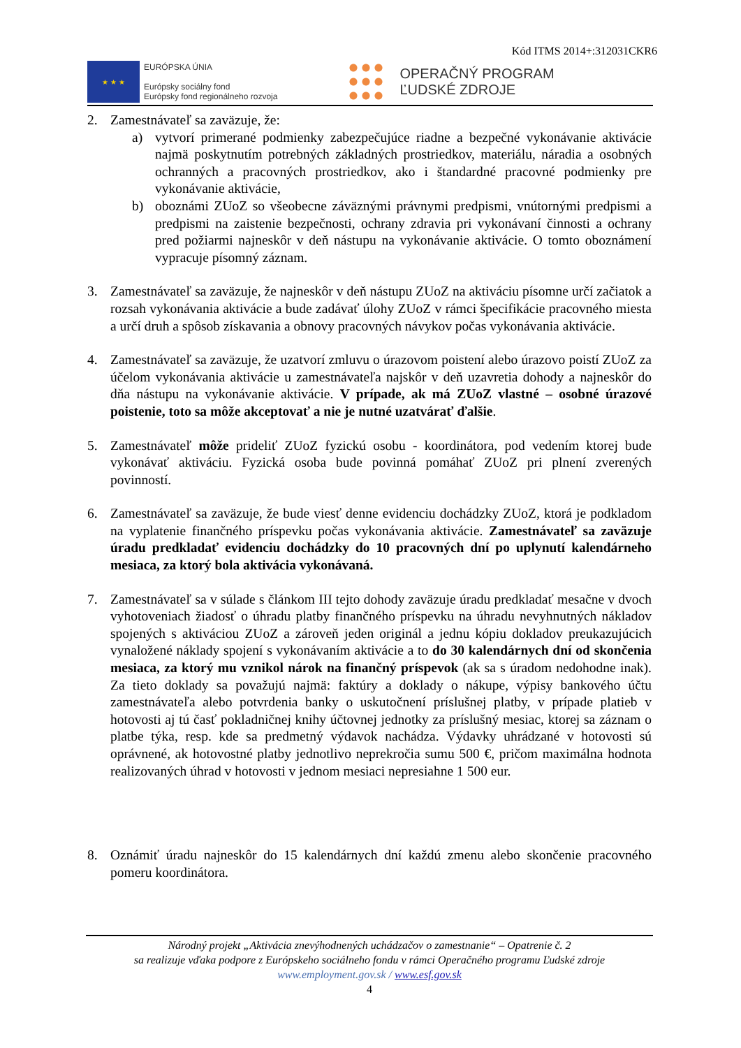Kód ITMS 2014+:312031CKR6
★ ★ ★
EURÓPSKA ÚNIA
Európsky sociálny fond
Európsky fond regionálneho rozvoja
OPERAČNÝ PROGRAM
ĽUDSKÉ ZDROJE
2. Zamestnávateľ sa zaväzuje, že:
a) vytvorí primerané podmienky zabezpečujúce riadne a bezpečné vykonávanie aktivácie najmä poskytnutím potrebných základných prostriedkov, materiálu, náradia a osobných ochranných a pracovných prostriedkov, ako i štandardné pracovné podmienky pre vykonávanie aktivácie,
b) oboznámi ZUoZ so všeobecne záväznými právnymi predpismi, vnútornými predpismi a predpismi na zaistenie bezpečnosti, ochrany zdravia pri vykonávaní činnosti a ochrany pred požiarmi najneskôr v deň nástupu na vykonávanie aktivácie. O tomto oboznámení vypracuje písomný záznam.
3. Zamestnávateľ sa zaväzuje, že najneskôr v deň nástupu ZUoZ na aktiváciu písomne určí začiatok a rozsah vykonávania aktivácie a bude zadávať úlohy ZUoZ v rámci špecifikácie pracovného miesta a určí druh a spôsob získavania a obnovy pracovných návykov počas vykonávania aktivácie.
4. Zamestnávateľ sa zaväzuje, že uzatvorí zmluvu o úrazovom poistení alebo úrazovo poistí ZUoZ za účelom vykonávania aktivácie u zamestnávateľa najskôr v deň uzavretia dohody a najneskôr do dňa nástupu na vykonávanie aktivácie. V prípade, ak má ZUoZ vlastné – osobné úrazové poistenie, toto sa môže akceptovať a nie je nutné uzatvárať ďalšie.
5. Zamestnávateľ môže prideliť ZUoZ fyzickú osobu - koordinátora, pod vedením ktorej bude vykonávať aktiváciu. Fyzická osoba bude povinná pomáhať ZUoZ pri plnení zverených povinností.
6. Zamestnávateľ sa zaväzuje, že bude viesť denne evidenciu dochádzky ZUoZ, ktorá je podkladom na vyplatenie finančného príspevku počas vykonávania aktivácie. Zamestnávateľ sa zaväzuje úradu predkladať evidenciu dochádzky do 10 pracovných dní po uplynutí kalendárneho mesiaca, za ktorý bola aktivácia vykonávaná.
7. Zamestnávateľ sa v súlade s článkom III tejto dohody zaväzuje úradu predkladať mesačne v dvoch vyhotoveniach žiadosť o úhradu platby finančného príspevku na úhradu nevyhnutných nákladov spojených s aktiváciou ZUoZ a zároveň jeden originál a jednu kópiu dokladov preukazujúcich vynaložené náklady spojení s vykonávaním aktivácie a to do 30 kalendárnych dní od skončenia mesiaca, za ktorý mu vznikol nárok na finančný príspevok (ak sa s úradom nedohodne inak). Za tieto doklady sa považujú najmä: faktúry a doklady o nákupe, výpisy bankového účtu zamestnávateľa alebo potvrdenia banky o uskutočnení príslušnej platby, v prípade platieb v hotovosti aj tú časť pokladničnej knihy účtovnej jednotky za príslušný mesiac, ktorej sa záznam o platbe týka, resp. kde sa predmetný výdavok nachádza. Výdavky uhrádzané v hotovosti sú oprávnené, ak hotovostné platby jednotlivo neprekročia sumu 500 €, pričom maximálna hodnota realizovaných úhrad v hotovosti v jednom mesiaci nepresiahne 1 500 eur.
8. Oznámiť úradu najneskôr do 15 kalendárnych dní každú zmenu alebo skončenie pracovného pomeru koordinátora.
Národný projekt „Aktivácia znevýhodnených uchádzačov o zamestnanie“ – Opatrenie č. 2
sa realizuje vďaka podpore z Európskeho sociálneho fondu v rámci Operačného programu Ľudské zdroje
www.employment.gov.sk / www.esf.gov.sk
4